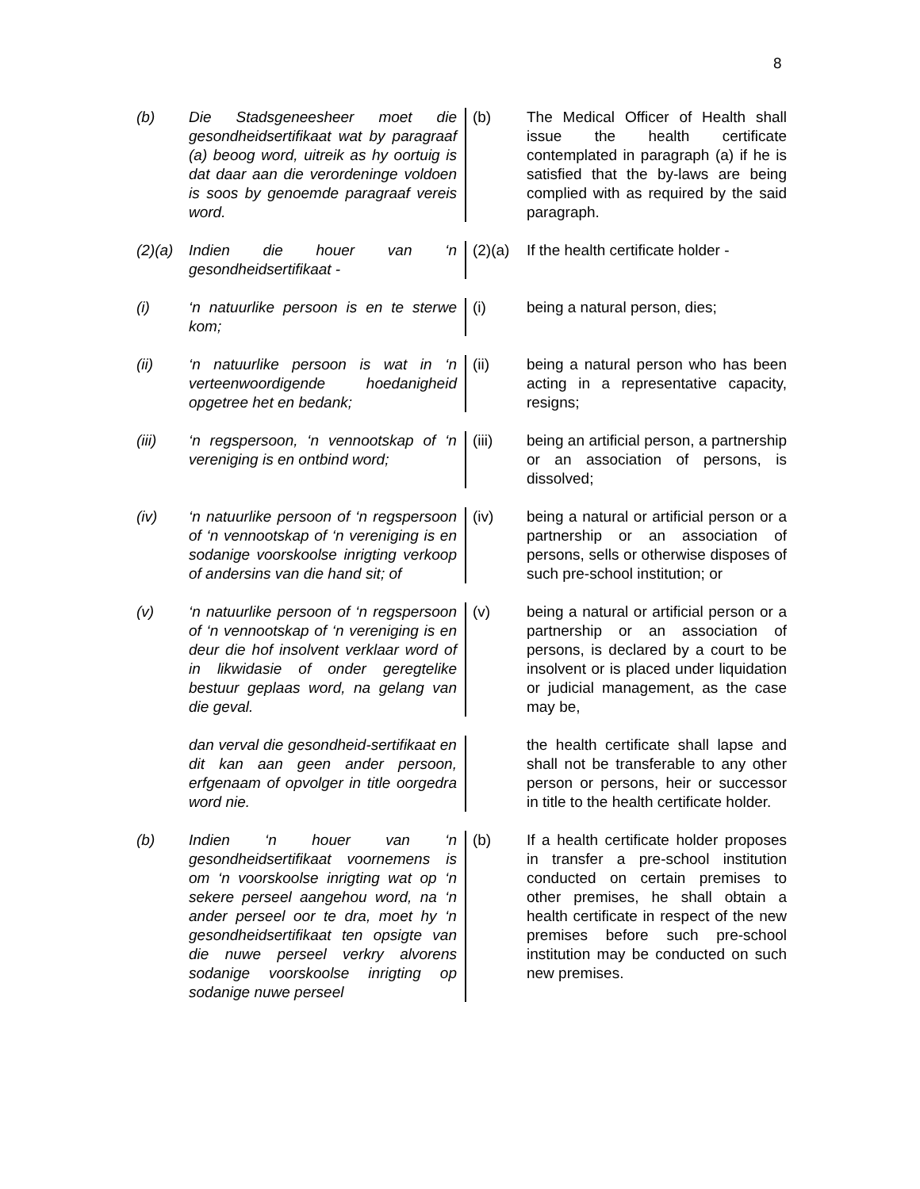8
(b) Die Stadsgeneesheer moet die gesondheidsertifikaat wat by paragraaf (a) beoog word, uitreik as hy oortuig is dat daar aan die verordeninge voldoen is soos by genoemde paragraaf vereis word.
(b) The Medical Officer of Health shall issue the health certificate contemplated in paragraph (a) if he is satisfied that the by-laws are being complied with as required by the said paragraph.
(2)(a)
Indien die houer van ‘n gesondheidsertifikaat -
(2)(a)
If the health certificate holder -
(i) ‘n natuurlike persoon is en te sterwe kom;
(i) being a natural person, dies;
(ii) ‘n natuurlike persoon is wat in ‘n verteenwoordigende hoedanigheid opgetree het en bedank;
(ii) being a natural person who has been acting in a representative capacity, resigns;
(iii) ‘n regspersoon, ‘n vennootskap of ‘n vereniging is en ontbind word;
(iii) being an artificial person, a partnership or an association of persons, is dissolved;
(iv) ‘n natuurlike persoon of ‘n regspersoon of ‘n vennootskap of ‘n vereniging is en sodanige voorskoolse inrigting verkoop of andersins van die hand sit; of
(iv) being a natural or artificial person or a partnership or an association of persons, sells or otherwise disposes of such pre-school institution; or
(v) ‘n natuurlike persoon of ‘n regspersoon of ‘n vennootskap of ‘n vereniging is en deur die hof insolvent verklaar word of in likwidasie of onder geregtelike bestuur geplaas word, na gelang van die geval.
(v) being a natural or artificial person or a partnership or an association of persons, is declared by a court to be insolvent or is placed under liquidation or judicial management, as the case may be,
dan verval die gesondheid-sertifikaat en dit kan aan geen ander persoon, erfgenaam of opvolger in title oorgedra word nie.
the health certificate shall lapse and shall not be transferable to any other person or persons, heir or successor in title to the health certificate holder.
(b) Indien ‘n houer van ‘n gesondheidsertifikaat voornemens is om ‘n voorskoolse inrigting wat op ‘n sekere perseel aangehou word, na ‘n ander perseel oor te dra, moet hy ‘n gesondheidsertifikaat ten opsigte van die nuwe perseel verkry alvorens sodanige voorskoolse inrigting op sodanige nuwe perseel
(b) If a health certificate holder proposes in transfer a pre-school institution conducted on certain premises to other premises, he shall obtain a health certificate in respect of the new premises before such pre-school institution may be conducted on such new premises.